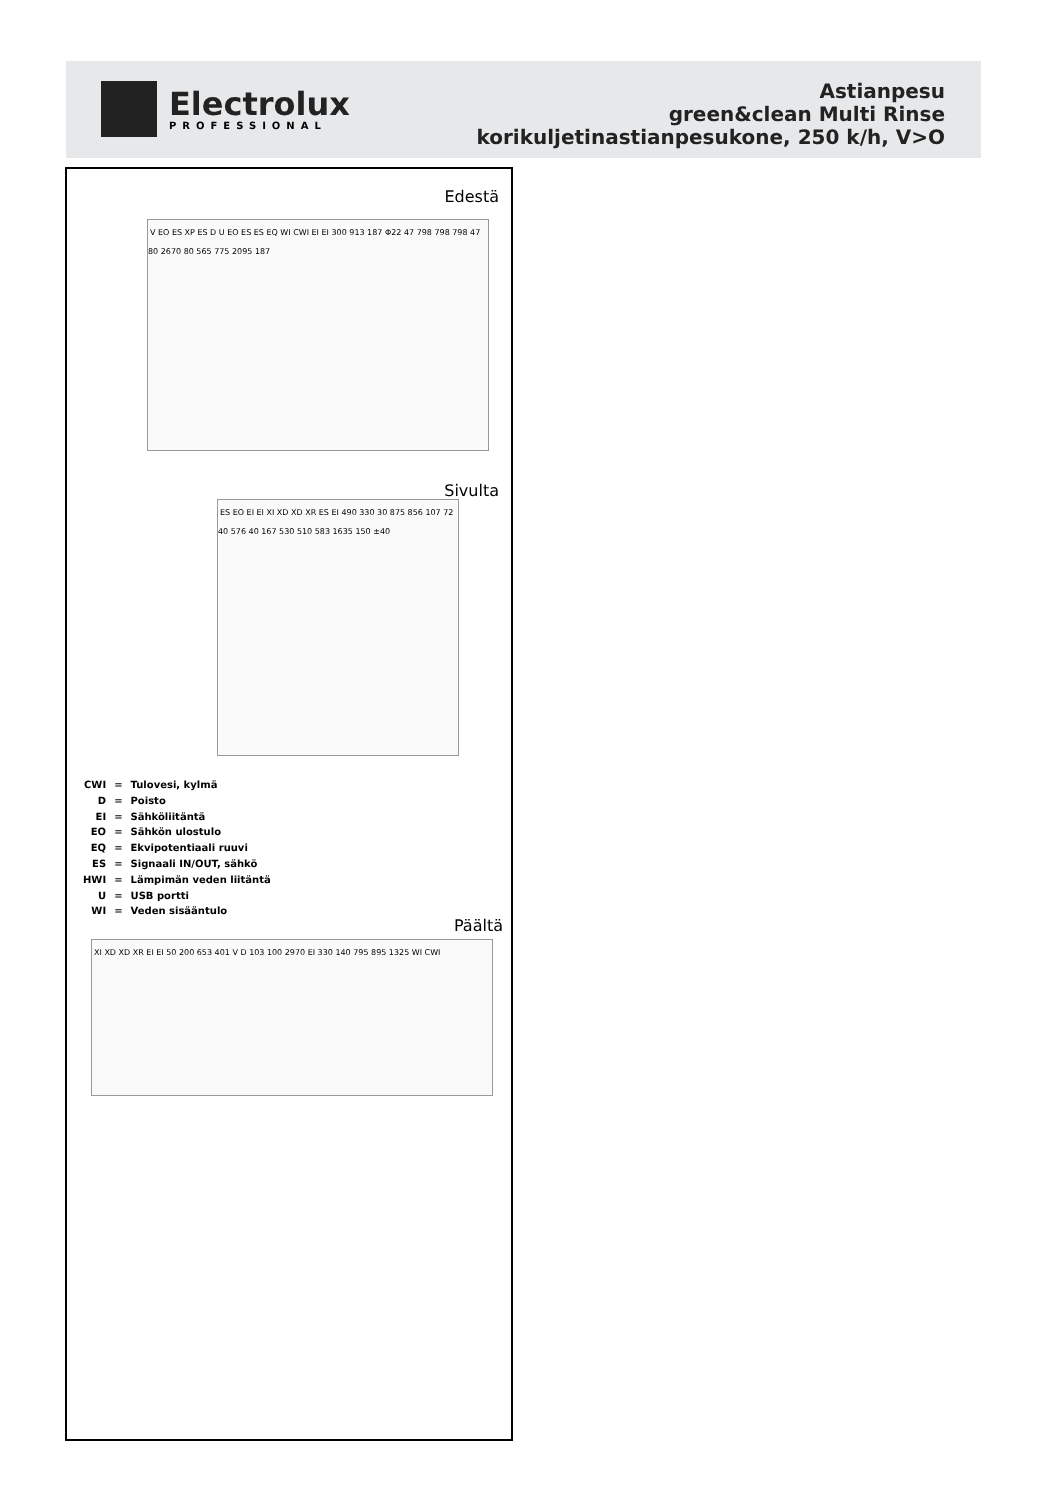Electrolux
PROFESSIONAL
Astianpesu
green&clean Multi Rinse
korikuljetinastianpesukone, 250 k/h, V>O
Edestä
V EO ES XP ES D U EO ES ES EQ WI CWI EI EI 300 913 187 Φ22 47 798 798 798 47 80 2670 80 565 775 2095 187
Sivulta
ES EO EI EI XI XD XD XR ES EI 490 330 30 875 856 107 72 40 576 40 167 530 510 583 1635 150 ±40
| CWI | = | Tulovesi, kylmä |
| D | = | Poisto |
| EI | = | Sähköliitäntä |
| EO | = | Sähkön ulostulo |
| EQ | = | Ekvipotentiaali ruuvi |
| ES | = | Signaali IN/OUT, sähkö |
| HWI | = | Lämpimän veden liitäntä |
| U | = | USB portti |
| WI | = | Veden sisääntulo |
Päältä
XI XD XD XR EI EI 50 200 653 401 V D 103 100 2970 EI 330 140 795 895 1325 WI CWI